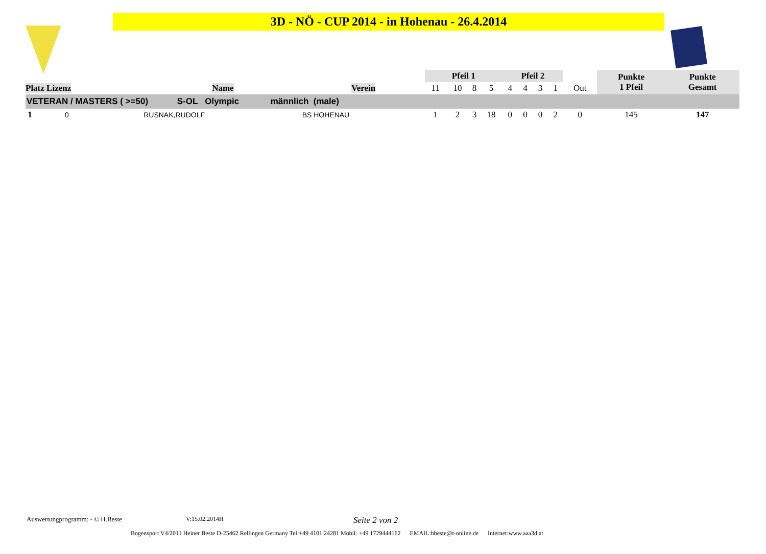3D - NÖ - CUP 2014 - in Hohenau - 26.4.2014
| Platz Lizenz | Name | Verein | Pfeil 1 | | | | Pfeil 2 | | | | | Punkte 1 Pfeil | Punkte Gesamt |
| --- | --- | --- | --- | --- | --- | --- | --- | --- | --- | --- | --- | --- | --- |
| | | | 11 | 10 | 8 | 5 | 4 | 4 | 3 | 1 | Out | | |
| VETERAN / MASTERS ( >=50) S-OL Olympic männlich (male) | | | | | | | | | | | | | |
| 1 0 | RUSNAK,RUDOLF | BS HOHENAU | 1 | 2 | 3 | 18 | 0 | 0 | 0 | 2 | 0 | 145 | 147 |
Auswertungprogramm: - © H.Beste
V:15.02.2014H Seite 2 von 2
Bogensport V4/2011 Heiner Beste D-25462 Rellingen Germany Tel:+49 4101 24281 Mobil: +49 1729444162 EMAIL:hbeste@t-online.de Internet:www.aaa3d.at